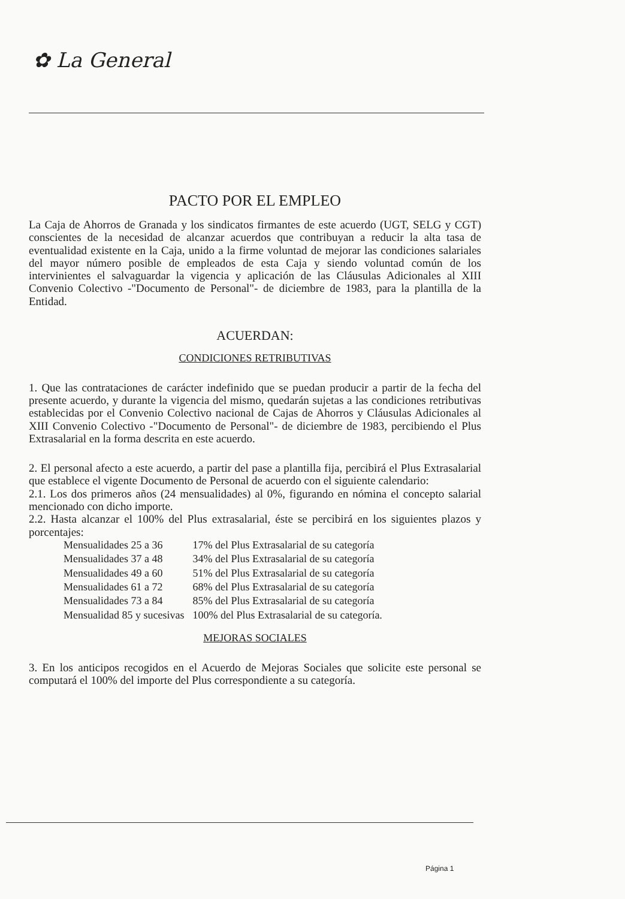✿ La General
PACTO POR EL EMPLEO
La Caja de Ahorros de Granada y los sindicatos firmantes de este acuerdo (UGT, SELG y CGT) conscientes de la necesidad de alcanzar acuerdos que contribuyan a reducir la alta tasa de eventualidad existente en la Caja, unido a la firme voluntad de mejorar las condiciones salariales del mayor número posible de empleados de esta Caja y siendo voluntad común de los intervinientes el salvaguardar la vigencia y aplicación de las Cláusulas Adicionales al XIII Convenio Colectivo -"Documento de Personal"- de diciembre de 1983, para la plantilla de la Entidad.
ACUERDAN:
CONDICIONES RETRIBUTIVAS
1. Que las contrataciones de carácter indefinido que se puedan producir a partir de la fecha del presente acuerdo, y durante la vigencia del mismo, quedarán sujetas a las condiciones retributivas establecidas por el Convenio Colectivo nacional de Cajas de Ahorros y Cláusulas Adicionales al XIII Convenio Colectivo -"Documento de Personal"- de diciembre de 1983, percibiendo el Plus Extrasalarial en la forma descrita en este acuerdo.
2. El personal afecto a este acuerdo, a partir del pase a plantilla fija, percibirá el Plus Extrasalarial que establece el vigente Documento de Personal de acuerdo con el siguiente calendario:
2.1. Los dos primeros años (24 mensualidades) al 0%, figurando en nómina el concepto salarial mencionado con dicho importe.
2.2. Hasta alcanzar el 100% del Plus extrasalarial, éste se percibirá en los siguientes plazos y porcentajes:
| Mensualidades 25 a 36 | 17% del Plus Extrasalarial de su categoría |
| Mensualidades 37 a 48 | 34% del Plus Extrasalarial de su categoría |
| Mensualidades 49 a 60 | 51% del Plus Extrasalarial de su categoría |
| Mensualidades 61 a 72 | 68% del Plus Extrasalarial de su categoría |
| Mensualidades 73 a 84 | 85% del Plus Extrasalarial de su categoría |
| Mensualidad 85 y sucesivas | 100% del Plus Extrasalarial de su categoría. |
MEJORAS SOCIALES
3. En los anticipos recogidos en el Acuerdo de Mejoras Sociales que solicite este personal se computará el 100% del importe del Plus correspondiente a su categoría.
Página 1